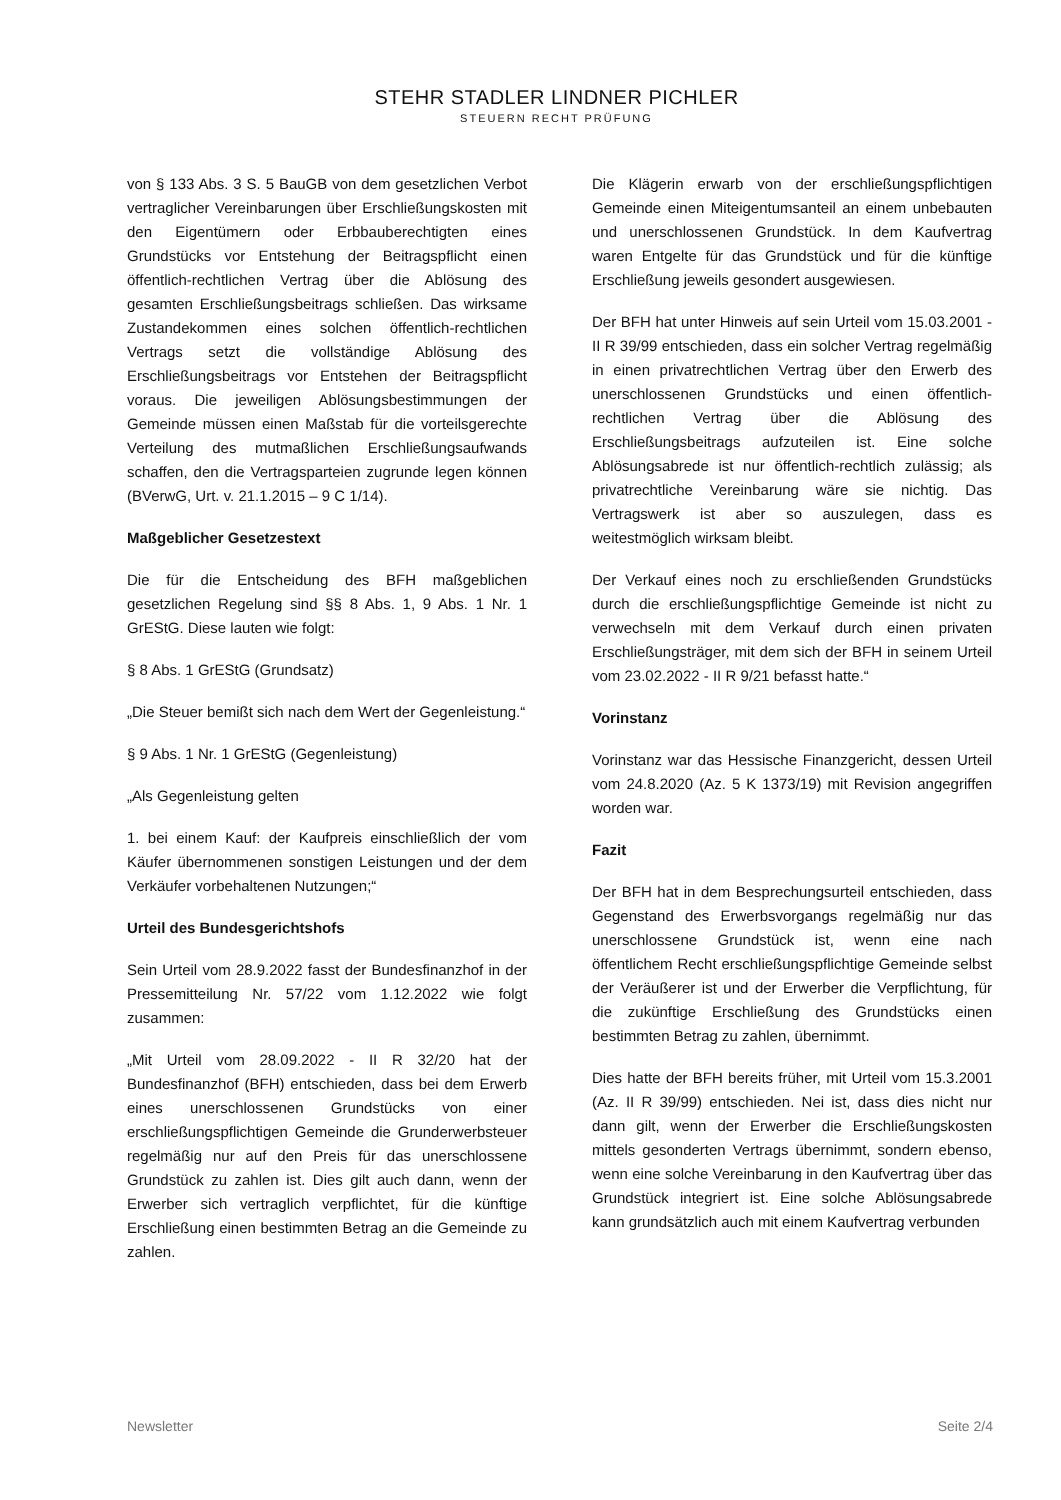STEHR STADLER LINDNER PICHLER
STEUERN RECHT PRÜFUNG
von § 133 Abs. 3 S. 5 BauGB von dem gesetzlichen Verbot vertraglicher Vereinbarungen über Erschließungskosten mit den Eigentümern oder Erbbauberechtigten eines Grundstücks vor Entstehung der Beitragspflicht einen öffentlich-rechtlichen Vertrag über die Ablösung des gesamten Erschließungsbeitrags schließen. Das wirksame Zustandekommen eines solchen öffentlich-rechtlichen Vertrags setzt die vollständige Ablösung des Erschließungsbeitrags vor Entstehen der Beitragspflicht voraus. Die jeweiligen Ablösungsbestimmungen der Gemeinde müssen einen Maßstab für die vorteilsgerechte Verteilung des mutmaßlichen Erschließungsaufwands schaffen, den die Vertragsparteien zugrunde legen können (BVerwG, Urt. v. 21.1.2015 – 9 C 1/14).
Maßgeblicher Gesetzestext
Die für die Entscheidung des BFH maßgeblichen gesetzlichen Regelung sind §§ 8 Abs. 1, 9 Abs. 1 Nr. 1 GrEStG. Diese lauten wie folgt:
§ 8 Abs. 1 GrEStG (Grundsatz)
„Die Steuer bemißt sich nach dem Wert der Gegenleistung.“
§ 9 Abs. 1 Nr. 1 GrEStG (Gegenleistung)
„Als Gegenleistung gelten
1. bei einem Kauf: der Kaufpreis einschließlich der vom Käufer übernommenen sonstigen Leistungen und der dem Verkäufer vorbehaltenen Nutzungen;“
Urteil des Bundesgerichtshofs
Sein Urteil vom 28.9.2022 fasst der Bundesfinanzhof in der Pressemitteilung Nr. 57/22 vom 1.12.2022 wie folgt zusammen:
„Mit Urteil vom 28.09.2022 - II R 32/20 hat der Bundesfinanzhof (BFH) entschieden, dass bei dem Erwerb eines unerschlossenen Grundstücks von einer erschließungspflichtigen Gemeinde die Grunderwerbsteuer regelmäßig nur auf den Preis für das unerschlossene Grundstück zu zahlen ist. Dies gilt auch dann, wenn der Erwerber sich vertraglich verpflichtet, für die künftige Erschließung einen bestimmten Betrag an die Gemeinde zu zahlen.
Die Klägerin erwarb von der erschließungspflichtigen Gemeinde einen Miteigentumsanteil an einem unbebauten und unerschlossenen Grundstück. In dem Kaufvertrag waren Entgelte für das Grundstück und für die künftige Erschließung jeweils gesondert ausgewiesen.
Der BFH hat unter Hinweis auf sein Urteil vom 15.03.2001 - II R 39/99 entschieden, dass ein solcher Vertrag regelmäßig in einen privatrechtlichen Vertrag über den Erwerb des unerschlossenen Grundstücks und einen öffentlich-rechtlichen Vertrag über die Ablösung des Erschließungsbeitrags aufzuteilen ist. Eine solche Ablösungsabrede ist nur öffentlich-rechtlich zulässig; als privatrechtliche Vereinbarung wäre sie nichtig. Das Vertragswerk ist aber so auszulegen, dass es weitestmöglich wirksam bleibt.
Der Verkauf eines noch zu erschließenden Grundstücks durch die erschließungspflichtige Gemeinde ist nicht zu verwechseln mit dem Verkauf durch einen privaten Erschließungsträger, mit dem sich der BFH in seinem Urteil vom 23.02.2022 - II R 9/21 befasst hatte.“
Vorinstanz
Vorinstanz war das Hessische Finanzgericht, dessen Urteil vom 24.8.2020 (Az. 5 K 1373/19) mit Revision angegriffen worden war.
Fazit
Der BFH hat in dem Besprechungsurteil entschieden, dass Gegenstand des Erwerbsvorgangs regelmäßig nur das unerschlossene Grundstück ist, wenn eine nach öffentlichem Recht erschließungspflichtige Gemeinde selbst der Veräußerer ist und der Erwerber die Verpflichtung, für die zukünftige Erschließung des Grundstücks einen bestimmten Betrag zu zahlen, übernimmt.
Dies hatte der BFH bereits früher, mit Urteil vom 15.3.2001 (Az. II R 39/99) entschieden. Nei ist, dass dies nicht nur dann gilt, wenn der Erwerber die Erschließungskosten mittels gesonderten Vertrags übernimmt, sondern ebenso, wenn eine solche Vereinbarung in den Kaufvertrag über das Grundstück integriert ist. Eine solche Ablösungsabrede kann grundsätzlich auch mit einem Kaufvertrag verbunden
Newsletter Seite 2/4